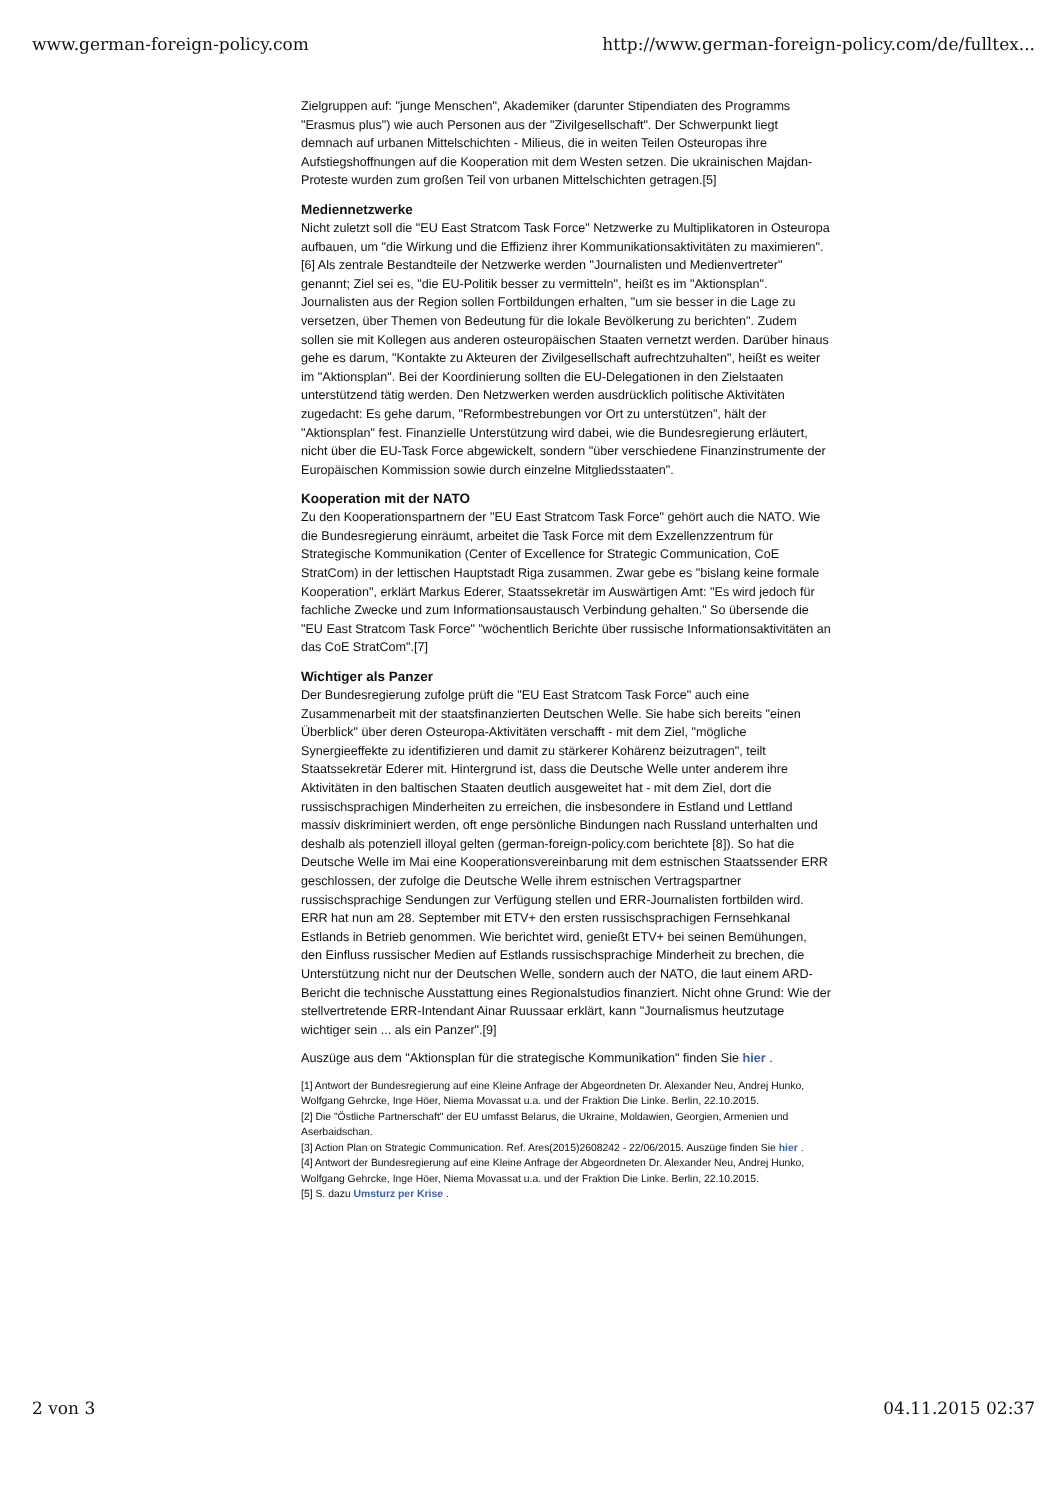www.german-foreign-policy.com http://www.german-foreign-policy.com/de/fulltex...
Zielgruppen auf: "junge Menschen", Akademiker (darunter Stipendiaten des Programms "Erasmus plus") wie auch Personen aus der "Zivilgesellschaft". Der Schwerpunkt liegt demnach auf urbanen Mittelschichten - Milieus, die in weiten Teilen Osteuropas ihre Aufstiegshoffnungen auf die Kooperation mit dem Westen setzen. Die ukrainischen Majdan-Proteste wurden zum großen Teil von urbanen Mittelschichten getragen.[5]
Mediennetzwerke
Nicht zuletzt soll die "EU East Stratcom Task Force" Netzwerke zu Multiplikatoren in Osteuropa aufbauen, um "die Wirkung und die Effizienz ihrer Kommunikationsaktivitäten zu maximieren".[6] Als zentrale Bestandteile der Netzwerke werden "Journalisten und Medienvertreter" genannt; Ziel sei es, "die EU-Politik besser zu vermitteln", heißt es im "Aktionsplan". Journalisten aus der Region sollen Fortbildungen erhalten, "um sie besser in die Lage zu versetzen, über Themen von Bedeutung für die lokale Bevölkerung zu berichten". Zudem sollen sie mit Kollegen aus anderen osteuropäischen Staaten vernetzt werden. Darüber hinaus gehe es darum, "Kontakte zu Akteuren der Zivilgesellschaft aufrechtzuhalten", heißt es weiter im "Aktionsplan". Bei der Koordinierung sollten die EU-Delegationen in den Zielstaaten unterstützend tätig werden. Den Netzwerken werden ausdrücklich politische Aktivitäten zugedacht: Es gehe darum, "Reformbestrebungen vor Ort zu unterstützen", hält der "Aktionsplan" fest. Finanzielle Unterstützung wird dabei, wie die Bundesregierung erläutert, nicht über die EU-Task Force abgewickelt, sondern "über verschiedene Finanzinstrumente der Europäischen Kommission sowie durch einzelne Mitgliedsstaaten".
Kooperation mit der NATO
Zu den Kooperationspartnern der "EU East Stratcom Task Force" gehört auch die NATO. Wie die Bundesregierung einräumt, arbeitet die Task Force mit dem Exzellenzzentrum für Strategische Kommunikation (Center of Excellence for Strategic Communication, CoE StratCom) in der lettischen Hauptstadt Riga zusammen. Zwar gebe es "bislang keine formale Kooperation", erklärt Markus Ederer, Staatssekretär im Auswärtigen Amt: "Es wird jedoch für fachliche Zwecke und zum Informationsaustausch Verbindung gehalten." So übersende die "EU East Stratcom Task Force" "wöchentlich Berichte über russische Informationsaktivitäten an das CoE StratCom".[7]
Wichtiger als Panzer
Der Bundesregierung zufolge prüft die "EU East Stratcom Task Force" auch eine Zusammenarbeit mit der staatsfinanzierten Deutschen Welle. Sie habe sich bereits "einen Überblick" über deren Osteuropa-Aktivitäten verschafft - mit dem Ziel, "mögliche Synergieeffekte zu identifizieren und damit zu stärkerer Kohärenz beizutragen", teilt Staatssekretär Ederer mit. Hintergrund ist, dass die Deutsche Welle unter anderem ihre Aktivitäten in den baltischen Staaten deutlich ausgeweitet hat - mit dem Ziel, dort die russischsprachigen Minderheiten zu erreichen, die insbesondere in Estland und Lettland massiv diskriminiert werden, oft enge persönliche Bindungen nach Russland unterhalten und deshalb als potenziell illoyal gelten (german-foreign-policy.com berichtete [8]). So hat die Deutsche Welle im Mai eine Kooperationsvereinbarung mit dem estnischen Staatssender ERR geschlossen, der zufolge die Deutsche Welle ihrem estnischen Vertragspartner russischsprachige Sendungen zur Verfügung stellen und ERR-Journalisten fortbilden wird. ERR hat nun am 28. September mit ETV+ den ersten russischsprachigen Fernsehkanal Estlands in Betrieb genommen. Wie berichtet wird, genießt ETV+ bei seinen Bemühungen, den Einfluss russischer Medien auf Estlands russischsprachige Minderheit zu brechen, die Unterstützung nicht nur der Deutschen Welle, sondern auch der NATO, die laut einem ARD-Bericht die technische Ausstattung eines Regionalstudios finanziert. Nicht ohne Grund: Wie der stellvertretende ERR-Intendant Ainar Ruussaar erklärt, kann "Journalismus heutzutage wichtiger sein ... als ein Panzer".[9]
Auszüge aus dem "Aktionsplan für die strategische Kommunikation" finden Sie hier .
[1] Antwort der Bundesregierung auf eine Kleine Anfrage der Abgeordneten Dr. Alexander Neu, Andrej Hunko, Wolfgang Gehrcke, Inge Höer, Niema Movassat u.a. und der Fraktion Die Linke. Berlin, 22.10.2015.
[2] Die "Östliche Partnerschaft" der EU umfasst Belarus, die Ukraine, Moldawien, Georgien, Armenien und Aserbaidschan.
[3] Action Plan on Strategic Communication. Ref. Ares(2015)2608242 - 22/06/2015. Auszüge finden Sie hier .
[4] Antwort der Bundesregierung auf eine Kleine Anfrage der Abgeordneten Dr. Alexander Neu, Andrej Hunko, Wolfgang Gehrcke, Inge Höer, Niema Movassat u.a. und der Fraktion Die Linke. Berlin, 22.10.2015.
[5] S. dazu Umsturz per Krise .
2 von 3 04.11.2015 02:37